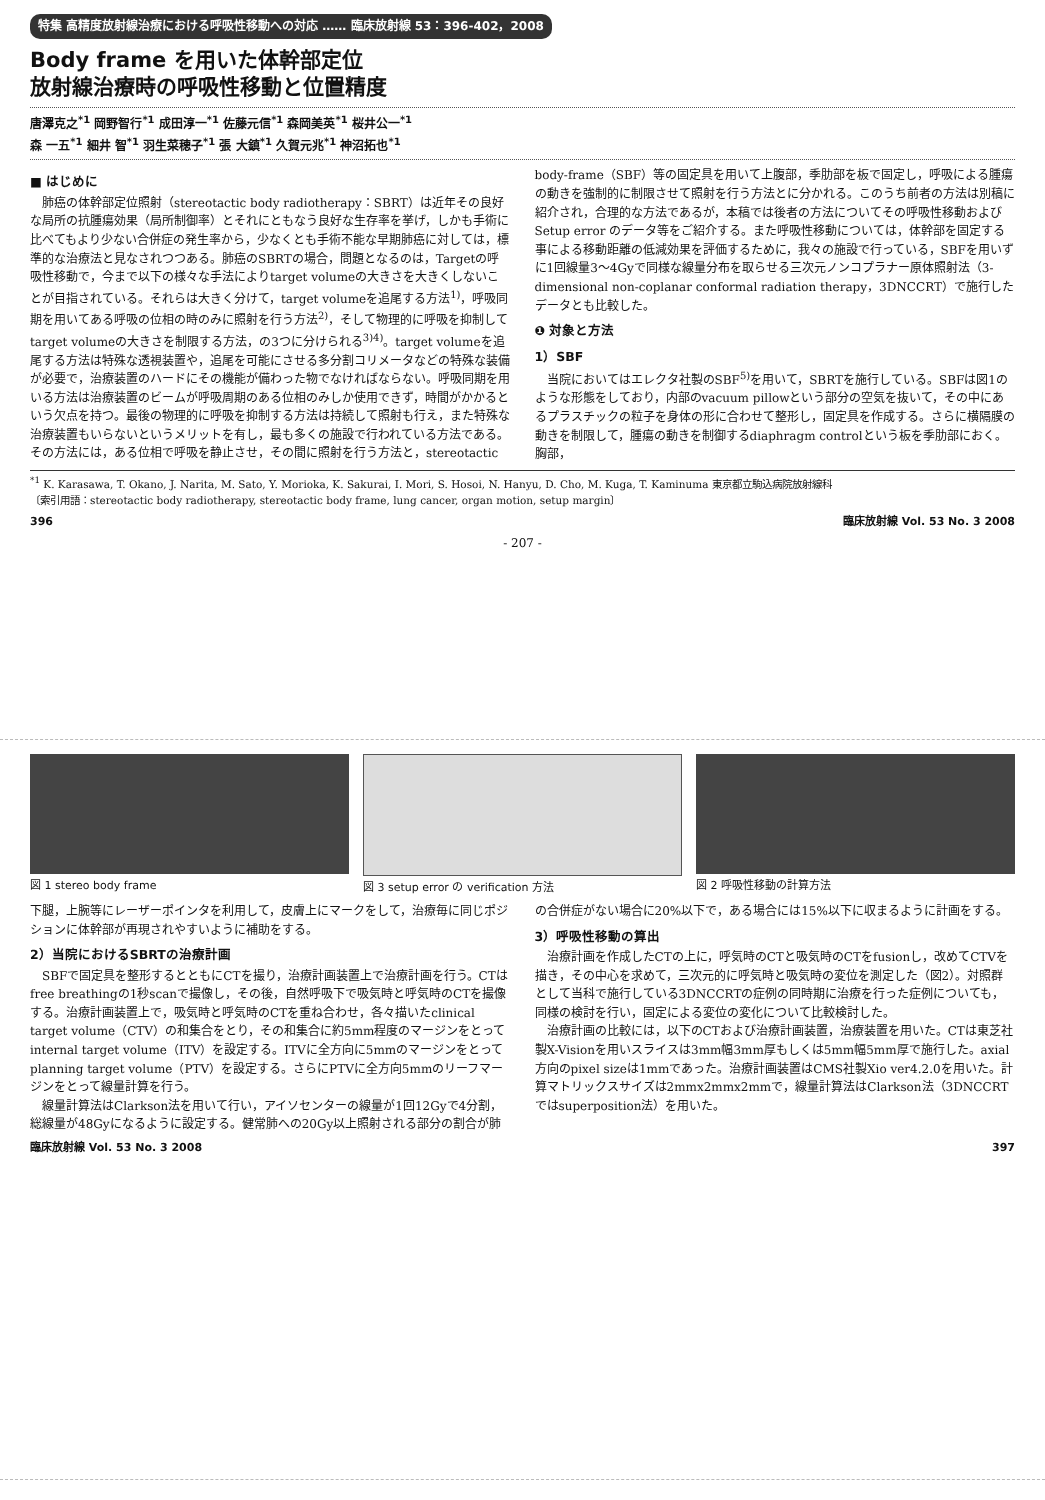特集 高精度放射線治療における呼吸性移動への対応 …… 臨床放射線 53：396-402，2008
Body frame を用いた体幹部定位
放射線治療時の呼吸性移動と位置精度
唐澤克之<sup>*1</sup> 岡野智行<sup>*1</sup> 成田淳一<sup>*1</sup> 佐藤元信<sup>*1</sup> 森岡美英<sup>*1</sup> 桜井公一<sup>*1</sup>
森 一五<sup>*1</sup> 細井 智<sup>*1</sup> 羽生菜穂子<sup>*1</sup> 張 大鎮<sup>*1</sup> 久賀元兆<sup>*1</sup> 神沼拓也<sup>*1</sup>
■ はじめに
肺癌の体幹部定位照射（stereotactic body radiotherapy：SBRT）は近年その良好な局所の抗腫瘍効果（局所制御率）とそれにともなう良好な生存率を挙げ，しかも手術に比べてもより少ない合併症の発生率から，少なくとも手術不能な早期肺癌に対しては，標準的な治療法と見なされつつある。肺癌のSBRTの場合，問題となるのは，Targetの呼吸性移動で，今まで以下の様々な手法によりtarget volumeの大きさを大きくしないことが目指されている。それらは大きく分けて，target volumeを追尾する方法<sup>1)</sup>，呼吸同期を用いてある呼吸の位相の時のみに照射を行う方法<sup>2)</sup>，そして物理的に呼吸を抑制してtarget volumeの大きさを制限する方法，の3つに分けられる<sup>3)4)</sup>。target volumeを追尾する方法は特殊な透視装置や，追尾を可能にさせる多分割コリメータなどの特殊な装備が必要で，治療装置のハードにその機能が備わった物でなければならない。呼吸同期を用いる方法は治療装置のビームが呼吸周期のある位相のみしか使用できず，時間がかかるという欠点を持つ。最後の物理的に呼吸を抑制する方法は持続して照射も行え，また特殊な治療装置もいらないというメリットを有し，最も多くの施設で行われている方法である。その方法には，ある位相で呼吸を静止させ，その間に照射を行う方法と，stereotactic body-frame（SBF）等の固定具を用いて上腹部，季肋部を板で固定し，呼吸による腫瘍の動きを強制的に制限させて照射を行う方法とに分かれる。このうち前者の方法は別稿に紹介され，合理的な方法であるが，本稿では後者の方法についてその呼吸性移動および Setup error のデータ等をご紹介する。また呼吸性移動については，体幹部を固定する事による移動距離の低減効果を評価するために，我々の施設で行っている，SBFを用いずに1回線量3～4Gyで同様な線量分布を取らせる三次元ノンコプラナー原体照射法（3-dimensional non-coplanar conformal radiation therapy，3DNCCRT）で施行したデータとも比較した。
❶ 対象と方法
1）SBF
当院においてはエレクタ社製のSBF<sup>5)</sup>を用いて，SBRTを施行している。SBFは図1のような形態をしており，内部のvacuum pillowという部分の空気を抜いて，その中にあるプラスチックの粒子を身体の形に合わせて整形し，固定具を作成する。さらに横隔膜の動きを制限して，腫瘍の動きを制御するdiaphragm controlという板を季肋部におく。胸部，
<sup>*1</sup> K. Karasawa, T. Okano, J. Narita, M. Sato, Y. Morioka, K. Sakurai, I. Mori, S. Hosoi, N. Hanyu, D. Cho, M. Kuga, T. Kaminuma 東京都立駒込病院放射線科
〔索引用語：stereotactic body radiotherapy, stereotactic body frame, lung cancer, organ motion, setup margin〕
396 臨床放射線 Vol. 53 No. 3 2008
- 207 -
図 1 stereo body frame 図 3 setup error の verification 方法
図 2 呼吸性移動の計算方法
下腿，上腕等にレーザーポインタを利用して，皮膚上にマークをして，治療毎に同じポジションに体幹部が再現されやすいように補助をする。
2）当院におけるSBRTの治療計画
SBFで固定具を整形するとともにCTを撮り，治療計画装置上で治療計画を行う。CTはfree breathingの1秒scanで撮像し，その後，自然呼吸下で吸気時と呼気時のCTを撮像する。治療計画装置上で，吸気時と呼気時のCTを重ね合わせ，各々描いたclinical target volume（CTV）の和集合をとり，その和集合に約5mm程度のマージンをとってinternal target volume（ITV）を設定する。ITVに全方向に5mmのマージンをとってplanning target volume（PTV）を設定する。さらにPTVに全方向5mmのリーフマージンをとって線量計算を行う。
線量計算法はClarkson法を用いて行い，アイソセンターの線量が1回12Gyで4分割，総線量が48Gyになるように設定する。健常肺への20Gy以上照射される部分の割合が肺の合併症がない場合に20%以下で，ある場合には15%以下に収まるように計画をする。
3）呼吸性移動の算出
治療計画を作成したCTの上に，呼気時のCTと吸気時のCTをfusionし，改めてCTVを描き，その中心を求めて，三次元的に呼気時と吸気時の変位を測定した（図2）。対照群として当科で施行している3DNCCRTの症例の同時期に治療を行った症例についても，同様の検討を行い，固定による変位の変化について比較検討した。
治療計画の比較には，以下のCTおよび治療計画装置，治療装置を用いた。CTは東芝社製X-Visionを用いスライスは3mm幅3mm厚もしくは5mm幅5mm厚で施行した。axial方向のpixel sizeは1mmであった。治療計画装置はCMS社製Xio ver4.2.0を用いた。計算マトリックスサイズは2mmx2mmx2mmで，線量計算法はClarkson法（3DNCCRTではsuperposition法）を用いた。
臨床放射線 Vol. 53 No. 3 2008 397